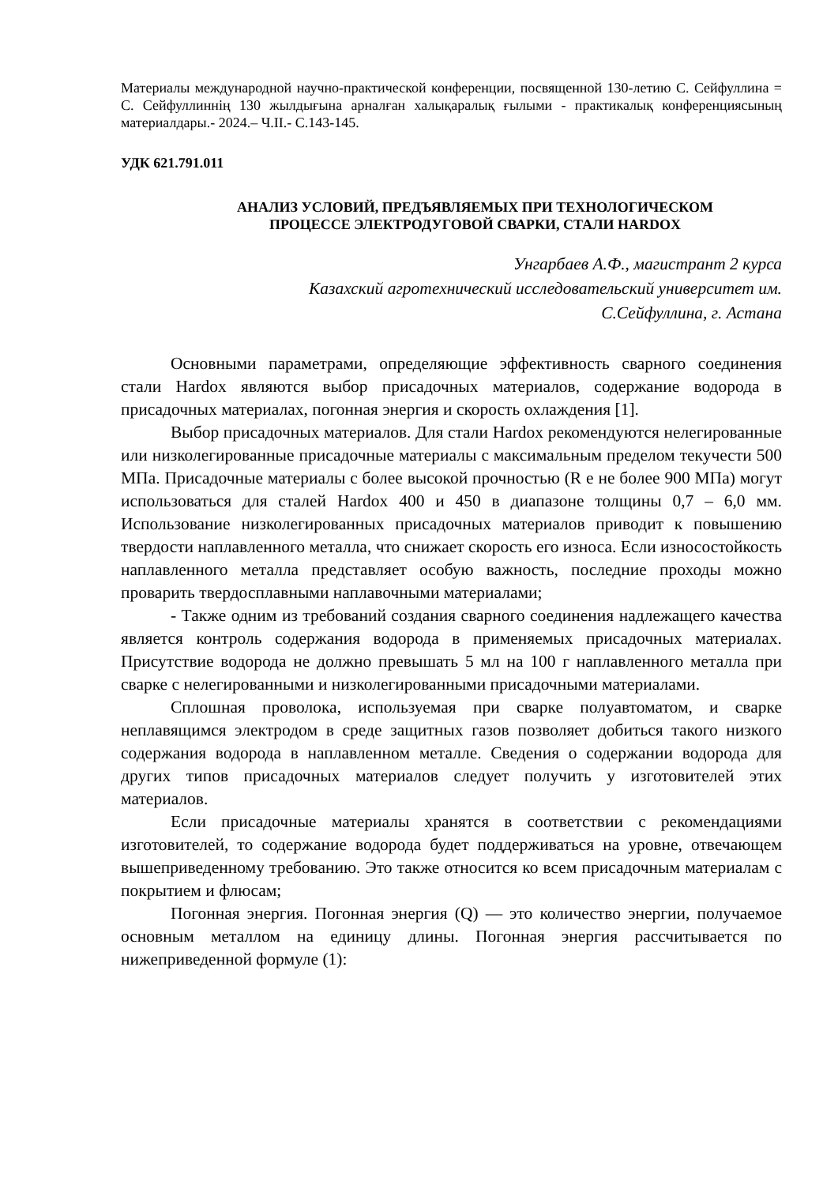Материалы международной научно-практической конференции, посвященной 130-летию С. Сейфуллина = С. Сейфуллиннің 130 жылдығына арналған халықаралық ғылыми - практикалық конференциясының материалдары.- 2024.– Ч.II.- С.143-145.
УДК 621.791.011
АНАЛИЗ УСЛОВИЙ, ПРЕДЪЯВЛЯЕМЫХ ПРИ ТЕХНОЛОГИЧЕСКОМ
ПРОЦЕССЕ ЭЛЕКТРОДУГОВОЙ СВАРКИ, СТАЛИ HARDOX
Унгарбаев А.Ф., магистрант 2 курса
Казахский агротехнический исследовательский университет им.
С.Сейфуллина, г. Астана
Основными параметрами, определяющие эффективность сварного соединения стали Hardox являются выбор присадочных материалов, содержание водорода в присадочных материалах, погонная энергия и скорость охлаждения [1].
Выбор присадочных материалов. Для стали Hardox рекомендуются нелегированные или низколегированные присадочные материалы с максимальным пределом текучести 500 МПа. Присадочные материалы с более высокой прочностью (R e не более 900 МПа) могут использоваться для сталей Hardox 400 и 450 в диапазоне толщины 0,7 – 6,0 мм. Использование низколегированных присадочных материалов приводит к повышению твердости наплавленного металла, что снижает скорость его износа. Если износостойкость наплавленного металла представляет особую важность, последние проходы можно проварить твердосплавными наплавочными материалами;
- Также одним из требований создания сварного соединения надлежащего качества является контроль содержания водорода в применяемых присадочных материалах. Присутствие водорода не должно превышать 5 мл на 100 г наплавленного металла при сварке с нелегированными и низколегированными присадочными материалами.
Сплошная проволока, используемая при сварке полуавтоматом, и сварке неплавящимся электродом в среде защитных газов позволяет добиться такого низкого содержания водорода в наплавленном металле. Сведения о содержании водорода для других типов присадочных материалов следует получить у изготовителей этих материалов.
Если присадочные материалы хранятся в соответствии с рекомендациями изготовителей, то содержание водорода будет поддерживаться на уровне, отвечающем вышеприведенному требованию. Это также относится ко всем присадочным материалам с покрытием и флюсам;
Погонная энергия. Погонная энергия (Q) — это количество энергии, получаемое основным металлом на единицу длины. Погонная энергия рассчитывается по нижеприведенной формуле (1):